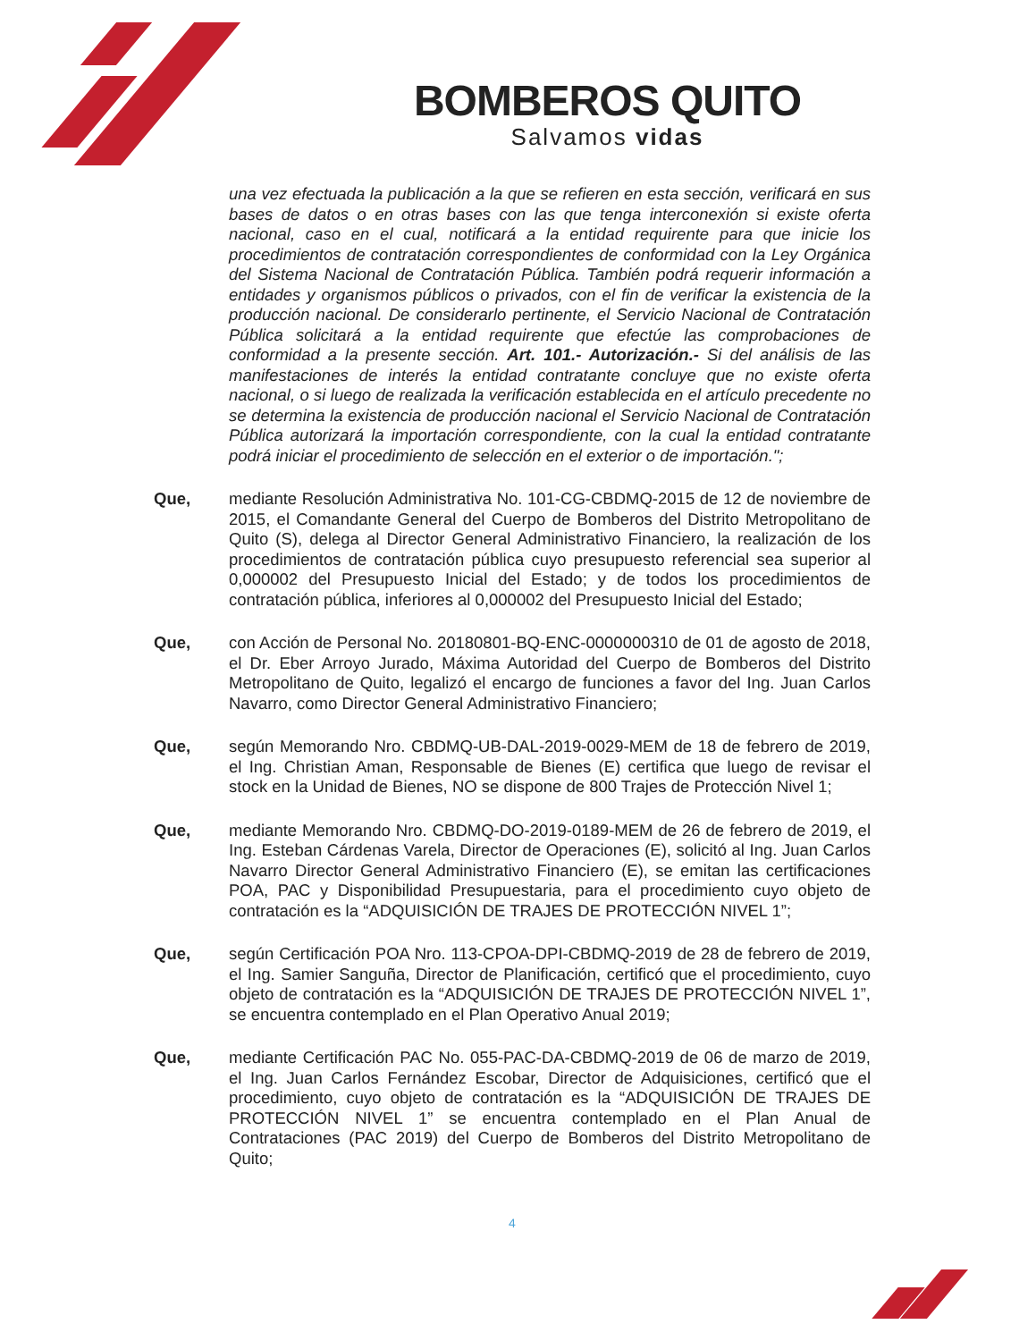BOMBEROS QUITO
Salvamos vidas
una vez efectuada la publicación a la que se refieren en esta sección, verificará en sus bases de datos o en otras bases con las que tenga interconexión si existe oferta nacional, caso en el cual, notificará a la entidad requirente para que inicie los procedimientos de contratación correspondientes de conformidad con la Ley Orgánica del Sistema Nacional de Contratación Pública. También podrá requerir información a entidades y organismos públicos o privados, con el fin de verificar la existencia de la producción nacional. De considerarlo pertinente, el Servicio Nacional de Contratación Pública solicitará a la entidad requirente que efectúe las comprobaciones de conformidad a la presente sección. Art. 101.- Autorización.- Si del análisis de las manifestaciones de interés la entidad contratante concluye que no existe oferta nacional, o si luego de realizada la verificación establecida en el artículo precedente no se determina la existencia de producción nacional el Servicio Nacional de Contratación Pública autorizará la importación correspondiente, con la cual la entidad contratante podrá iniciar el procedimiento de selección en el exterior o de importación.";
Que, mediante Resolución Administrativa No. 101-CG-CBDMQ-2015 de 12 de noviembre de 2015, el Comandante General del Cuerpo de Bomberos del Distrito Metropolitano de Quito (S), delega al Director General Administrativo Financiero, la realización de los procedimientos de contratación pública cuyo presupuesto referencial sea superior al 0,000002 del Presupuesto Inicial del Estado; y de todos los procedimientos de contratación pública, inferiores al 0,000002 del Presupuesto Inicial del Estado;
Que, con Acción de Personal No. 20180801-BQ-ENC-0000000310 de 01 de agosto de 2018, el Dr. Eber Arroyo Jurado, Máxima Autoridad del Cuerpo de Bomberos del Distrito Metropolitano de Quito, legalizó el encargo de funciones a favor del Ing. Juan Carlos Navarro, como Director General Administrativo Financiero;
Que, según Memorando Nro. CBDMQ-UB-DAL-2019-0029-MEM de 18 de febrero de 2019, el Ing. Christian Aman, Responsable de Bienes (E) certifica que luego de revisar el stock en la Unidad de Bienes, NO se dispone de 800 Trajes de Protección Nivel 1;
Que, mediante Memorando Nro. CBDMQ-DO-2019-0189-MEM de 26 de febrero de 2019, el Ing. Esteban Cárdenas Varela, Director de Operaciones (E), solicitó al Ing. Juan Carlos Navarro Director General Administrativo Financiero (E), se emitan las certificaciones POA, PAC y Disponibilidad Presupuestaria, para el procedimiento cuyo objeto de contratación es la “ADQUISICIÓN DE TRAJES DE PROTECCIÓN NIVEL 1”;
Que, según Certificación POA Nro. 113-CPOA-DPI-CBDMQ-2019 de 28 de febrero de 2019, el Ing. Samier Sanguña, Director de Planificación, certificó que el procedimiento, cuyo objeto de contratación es la “ADQUISICIÓN DE TRAJES DE PROTECCIÓN NIVEL 1”, se encuentra contemplado en el Plan Operativo Anual 2019;
Que, mediante Certificación PAC No. 055-PAC-DA-CBDMQ-2019 de 06 de marzo de 2019, el Ing. Juan Carlos Fernández Escobar, Director de Adquisiciones, certificó que el procedimiento, cuyo objeto de contratación es la “ADQUISICIÓN DE TRAJES DE PROTECCIÓN NIVEL 1” se encuentra contemplado en el Plan Anual de Contrataciones (PAC 2019) del Cuerpo de Bomberos del Distrito Metropolitano de Quito;
4